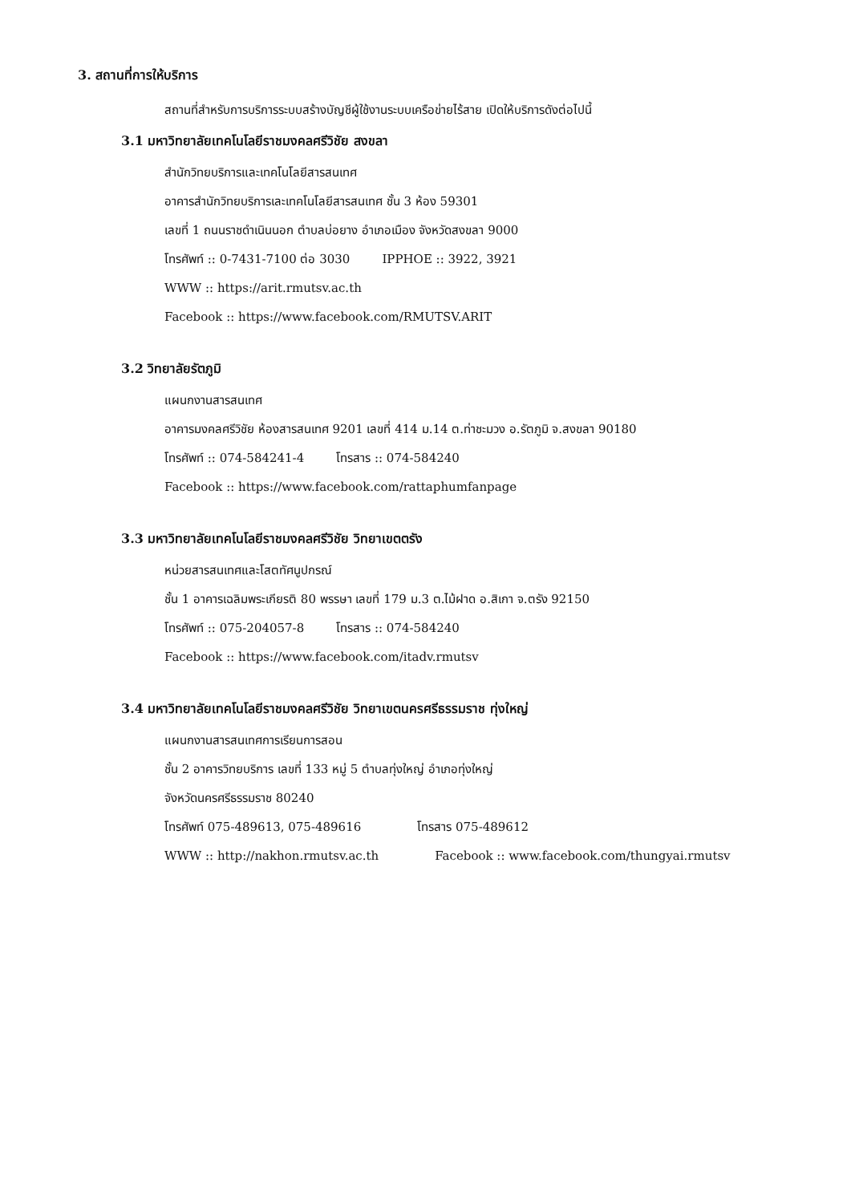3. สถานที่การให้บริการ
สถานที่สำหรับการบริการระบบสร้างบัญชีผู้ใช้งานระบบเครือข่ายไร้สาย เปิดให้บริการดังต่อไปนี้
3.1 มหาวิทยาลัยเทคโนโลยีราชมงคลศรีวิชัย สงขลา
สำนักวิทยบริการและเทคโนโลยีสารสนเทศ
อาคารสำนักวิทยบริการเละเทคโนโลยีสารสนเทศ ชั้น 3 ห้อง 59301
เลขที่ 1 ถนนราชดำเนินนอก ตำบลบ่อยาง อำเภอเมือง จังหวัดสงขลา 9000
โทรศัพท์ :: 0-7431-7100 ต่อ 3030 IPPHOE :: 3922, 3921
WWW :: https://arit.rmutsv.ac.th
Facebook :: https://www.facebook.com/RMUTSV.ARIT
3.2 วิทยาลัยรัตภูมิ
แผนกงานสารสนเทศ
อาคารมงคลศรีวิชัย ห้องสารสนเทศ 9201 เลขที่ 414 ม.14 ต.ท่าชะมวง อ.รัตภูมิ จ.สงขลา 90180
โทรศัพท์ :: 074-584241-4 โทรสาร :: 074-584240
Facebook :: https://www.facebook.com/rattaphumfanpage
3.3 มหาวิทยาลัยเทคโนโลยีราชมงคลศรีวิชัย วิทยาเขตตรัง
หน่วยสารสนเทศและโสตทัศนูปกรณ์
ชั้น 1 อาคารเฉลิมพระเกียรติ 80 พรรษา เลขที่ 179 ม.3 ต.ไม้ฝาด อ.สิเกา จ.ตรัง 92150
โทรศัพท์ :: 075-204057-8 โทรสาร :: 074-584240
Facebook :: https://www.facebook.com/itadv.rmutsv
3.4 มหาวิทยาลัยเทคโนโลยีราชมงคลศรีวิชัย วิทยาเขตนครศรีธรรมราช ทุ่งใหญ่
แผนกงานสารสนเทศการเรียนการสอน
ชั้น 2 อาคารวิทยบริการ เลขที่ 133 หมู่ 5 ตำบลทุ่งใหญ่ อำเภอทุ่งใหญ่
จังหวัดนครศรีธรรมราช 80240
โทรศัพท์ 075-489613, 075-489616 โทรสาร 075-489612
WWW :: http://nakhon.rmutsv.ac.th Facebook :: www.facebook.com/thungyai.rmutsv